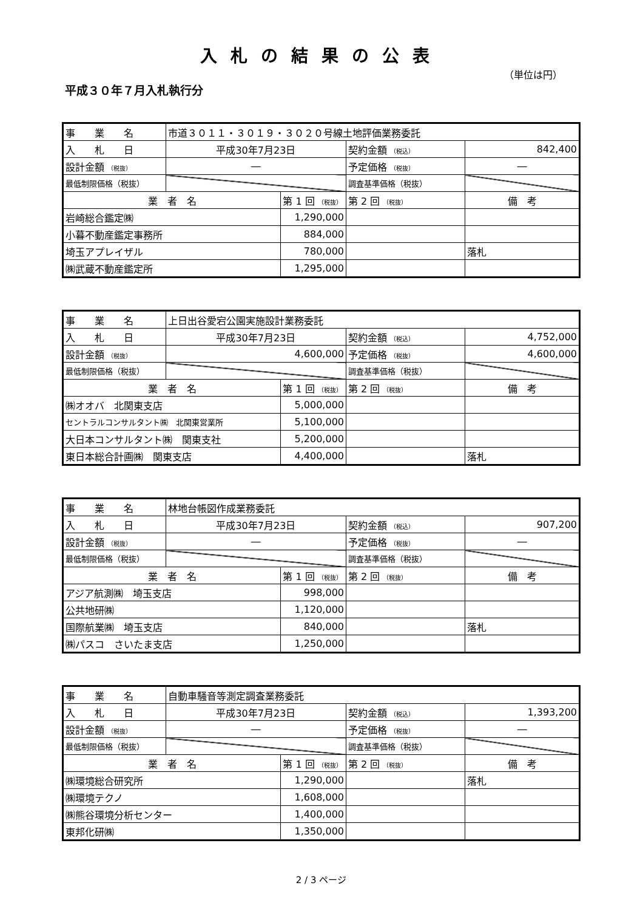入札の結果の公表
（単位は円）
平成３０年７月入札執行分
| 事 業 名 | 市道３０１１・３０１９・３０２０号線土地評価業務委託 | | | |
| 入 札 日 | 平成30年7月23日 | | 契約金額 （税込） | 842,400 |
| 設計金額 （税抜） | ― | | 予定価格 （税抜） | ― |
| 最低制限価格（税抜） | | | 調査基準価格（税抜） | |
| 業 者 名 | | 第 1 回 （税抜） | 第 2 回 （税抜） | 備 考 |
| 岩崎総合鑑定㈱ | | 1,290,000 | | |
| 小暮不動産鑑定事務所 | | 884,000 | | |
| 埼玉アプレイザル | | 780,000 | | 落札 |
| ㈱武蔵不動産鑑定所 | | 1,295,000 | | |
| 事 業 名 | 上日出谷愛宕公園実施設計業務委託 | | | |
| 入 札 日 | 平成30年7月23日 | | 契約金額 （税込） | 4,752,000 |
| 設計金額 （税抜） | 4,600,000 | | 予定価格 （税抜） | 4,600,000 |
| 最低制限価格（税抜） | | | 調査基準価格（税抜） | |
| 業 者 名 | | 第 1 回 （税抜） | 第 2 回 （税抜） | 備 考 |
| ㈱オオバ 北関東支店 | | 5,000,000 | | |
| セントラルコンサルタント㈱ 北関東営業所 | | 5,100,000 | | |
| 大日本コンサルタント㈱ 関東支社 | | 5,200,000 | | |
| 東日本総合計画㈱ 関東支店 | | 4,400,000 | | 落札 |
| 事 業 名 | 林地台帳図作成業務委託 | | | |
| 入 札 日 | 平成30年7月23日 | | 契約金額 （税込） | 907,200 |
| 設計金額 （税抜） | ― | | 予定価格 （税抜） | ― |
| 最低制限価格（税抜） | | | 調査基準価格（税抜） | |
| 業 者 名 | | 第 1 回 （税抜） | 第 2 回 （税抜） | 備 考 |
| アジア航測㈱ 埼玉支店 | | 998,000 | | |
| 公共地研㈱ | | 1,120,000 | | |
| 国際航業㈱ 埼玉支店 | | 840,000 | | 落札 |
| ㈱パスコ さいたま支店 | | 1,250,000 | | |
| 事 業 名 | 自動車騒音等測定調査業務委託 | | | |
| 入 札 日 | 平成30年7月23日 | | 契約金額 （税込） | 1,393,200 |
| 設計金額 （税抜） | ― | | 予定価格 （税抜） | ― |
| 最低制限価格（税抜） | | | 調査基準価格（税抜） | |
| 業 者 名 | | 第 1 回 （税抜） | 第 2 回 （税抜） | 備 考 |
| ㈱環境総合研究所 | | 1,290,000 | | 落札 |
| ㈱環境テクノ | | 1,608,000 | | |
| ㈱熊谷環境分析センター | | 1,400,000 | | |
| 東邦化研㈱ | | 1,350,000 | | |
2 / 3 ページ